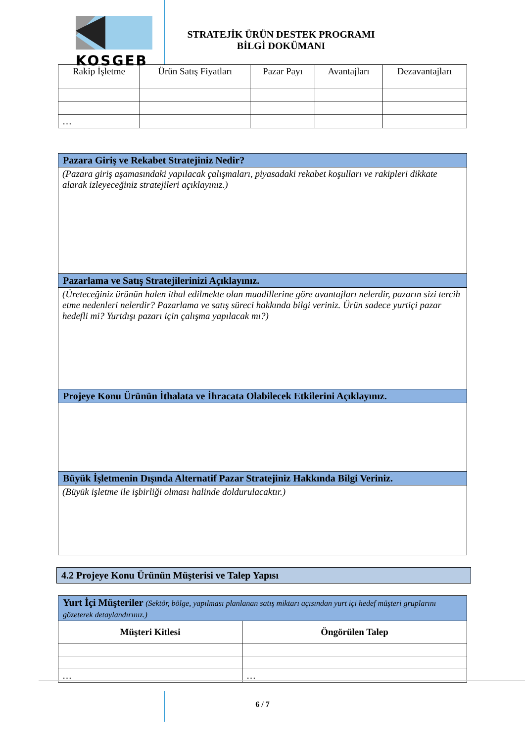KOSGEB
STRATEJİK ÜRÜN DESTEK PROGRAMI
BİLGİ DOKÜMANI
| Rakip İşletme | Ürün Satış Fiyatları | Pazar Payı | Avantajları | Dezavantajları |
| --- | --- | --- | --- | --- |
| … | | | | |
| Pazara Giriş ve Rekabet Stratejiniz Nedir? |
| (Pazara giriş aşamasındaki yapılacak çalışmaları, piyasadaki rekabet koşulları ve rakipleri dikkate alarak izleyeceğiniz stratejileri açıklayınız.) |
| Pazarlama ve Satış Stratejilerinizi Açıklayınız. |
| (Üreteceğiniz ürünün halen ithal edilmekte olan muadillerine göre avantajları nelerdir, pazarın sizi tercih etme nedenleri nelerdir? Pazarlama ve satış süreci hakkında bilgi veriniz. Ürün sadece yurtiçi pazar hedefli mi? Yurtdışı pazarı için çalışma yapılacak mı?) |
| Projeye Konu Ürünün İthalata ve İhracata Olabilecek Etkilerini Açıklayınız. |
| Büyük İşletmenin Dışında Alternatif Pazar Stratejiniz Hakkında Bilgi Veriniz. |
| (Büyük işletme ile işbirliği olması halinde doldurulacaktır.) |
4.2 Projeye Konu Ürünün Müşterisi ve Talep Yapısı
| Yurt İçi Müşteriler (Sektör, bölge, yapılması planlanan satış miktarı açısından yurt içi hedef müşteri gruplarını gözeterek detaylandırınız.) | |
| Müşteri Kitlesi | Öngörülen Talep |
| … | … |
6 / 7